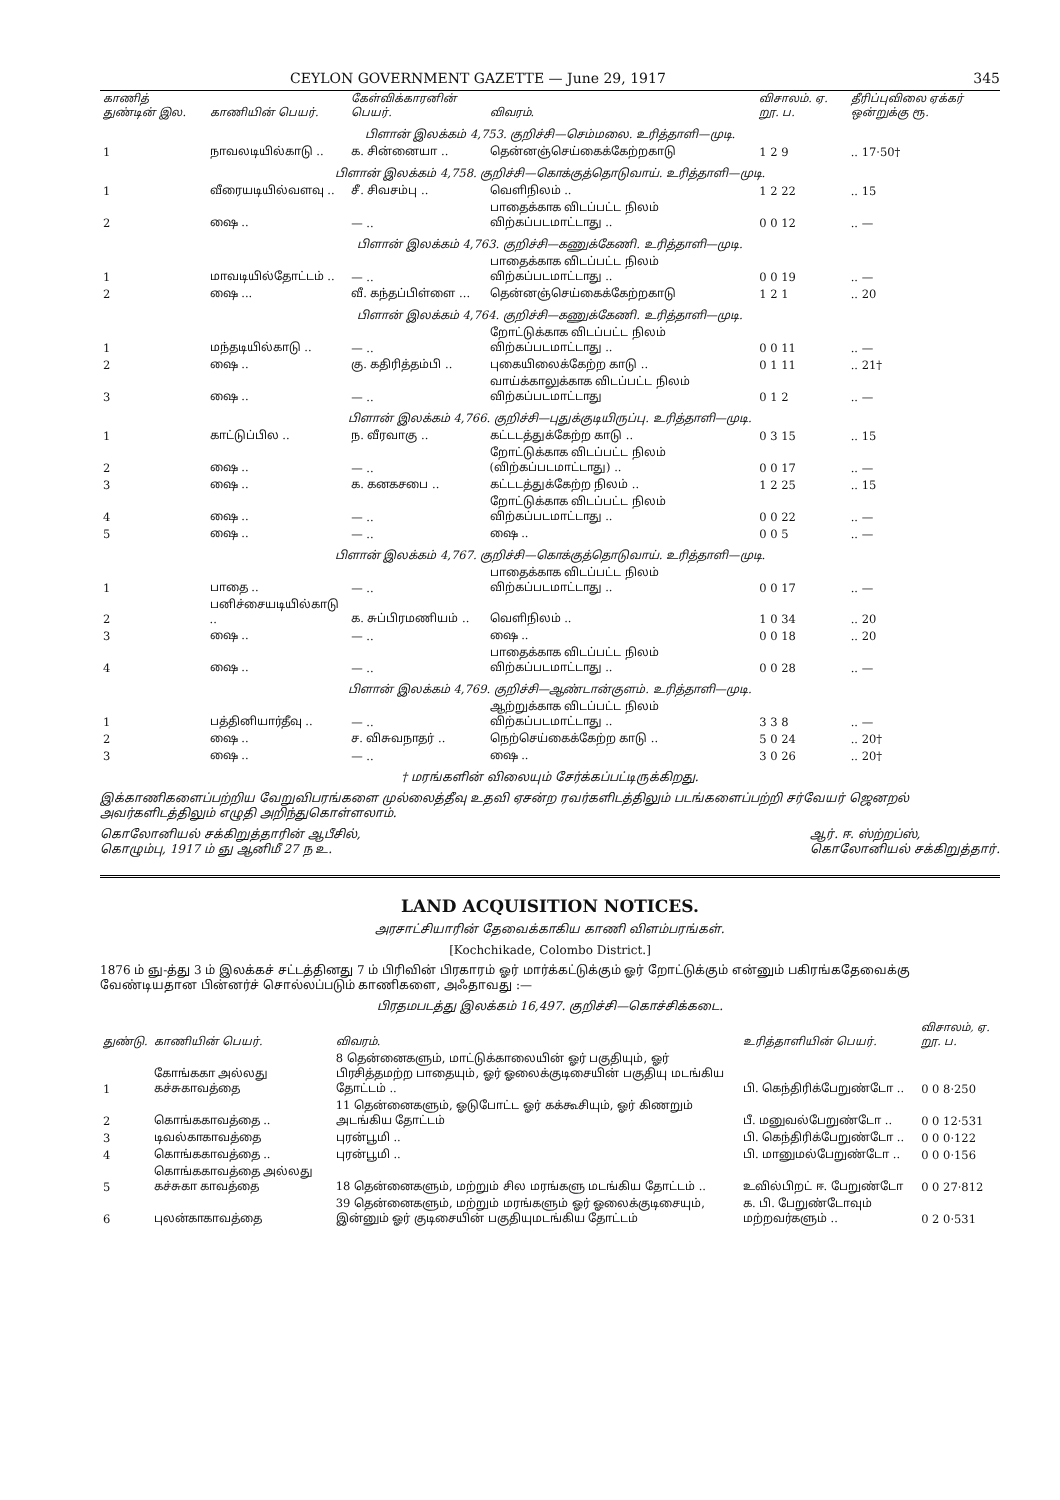CEYLON GOVERNMENT GAZETTE — June 29, 1917 345
| காணித் துண்டின் இல. | காணியின் பெயர். | கேள்விக்காரனின் பெயர். | விவரம். | விசாலம். ஏ. றூ. ப. | தீரிப்புவிலை ஏக்கர் ஒன்றுக்கு ரூ. |
| --- | --- | --- | --- | --- | --- |
| பிளான் இலக்கம் 4,753. குறிச்சி—செம்மலை. உரித்தாளி—முடி. | | | | | |
| 1 | நாவலடியில்காடு .. | க. சின்னையா .. | தென்னஞ்செய்கைக்கேற்றகாடு | 1 2 9 | .. 17·50† |
| பிளான் இலக்கம் 4,758. குறிச்சி—கொக்குத்தொடுவாய். உரித்தாளி—முடி. | | | | | |
| 1 | வீரையடியில்வளவு .. | சீ. சிவசம்பு .. | வெளிநிலம் .. | 1 2 22 | .. 15 |
| 2 | ஷை .. | — .. | பாதைக்காக விடப்பட்ட நிலம் விற்கப்படமாட்டாது .. | 0 0 12 | .. — |
| பிளான் இலக்கம் 4,763. குறிச்சி—கணுக்கேணி. உரித்தாளி—முடி. | | | | | |
| 1 | மாவடியில்தோட்டம் .. | — .. | பாதைக்காக விடப்பட்ட நிலம் விற்கப்படமாட்டாது .. | 0 0 19 | .. — |
| 2 | ஷை ... | வீ. கந்தப்பிள்ளை ... | தென்னஞ்செய்கைக்கேற்றகாடு | 1 2 1 | .. 20 |
| பிளான் இலக்கம் 4,764. குறிச்சி—கணுக்கேணி. உரித்தாளி—முடி. | | | | | |
| 1 | மந்தடியில்காடு .. | — .. | றோட்டுக்காக விடப்பட்ட நிலம் விற்கப்படமாட்டாது .. | 0 0 11 | .. — |
| 2 | ஷை .. | கு. கதிரித்தம்பி .. | புகையிலைக்கேற்ற காடு .. | 0 1 11 | .. 21† |
| 3 | ஷை .. | — .. | வாய்க்காலுக்காக விடப்பட்ட நிலம் விற்கப்படமாட்டாது | 0 1 2 | .. — |
| பிளான் இலக்கம் 4,766. குறிச்சி—புதுக்குடியிருப்பு. உரித்தாளி—முடி. | | | | | |
| 1 | காட்டுப்பில .. | ந. வீரவாகு .. | கட்டடத்துக்கேற்ற காடு .. | 0 3 15 | .. 15 |
| 2 | ஷை .. | — .. | றோட்டுக்காக விடப்பட்ட நிலம் (விற்கப்படமாட்டாது) .. | 0 0 17 | .. — |
| 3 | ஷை .. | க. கனகசபை .. | கட்டடத்துக்கேற்ற நிலம் .. | 1 2 25 | .. 15 |
| 4 | ஷை .. | — .. | றோட்டுக்காக விடப்பட்ட நிலம் விற்கப்படமாட்டாது .. | 0 0 22 | .. — |
| 5 | ஷை .. | — .. | ஷை .. | 0 0 5 | .. — |
| பிளான் இலக்கம் 4,767. குறிச்சி—கொக்குத்தொடுவாய். உரித்தாளி—முடி. | | | | | |
| 1 | பாதை .. | — .. | பாதைக்காக விடப்பட்ட நிலம் விற்கப்படமாட்டாது .. | 0 0 17 | .. — |
| 2 | பனிச்சையடியில்காடு .. | க. சுப்பிரமணியம் .. | வெளிநிலம் .. | 1 0 34 | .. 20 |
| 3 | ஷை .. | — .. | ஷை .. | 0 0 18 | .. 20 |
| 4 | ஷை .. | — .. | பாதைக்காக விடப்பட்ட நிலம் விற்கப்படமாட்டாது .. | 0 0 28 | .. — |
| பிளான் இலக்கம் 4,769. குறிச்சி—ஆண்டான்குளம். உரித்தாளி—முடி. | | | | | |
| 1 | பத்தினியார்தீவு .. | — .. | ஆற்றுக்காக விடப்பட்ட நிலம் விற்கப்படமாட்டாது .. | 3 3 8 | .. — |
| 2 | ஷை .. | ச. விசுவநாதர் .. | நெற்செய்கைக்கேற்ற காடு .. | 5 0 24 | .. 20† |
| 3 | ஷை .. | — .. | ஷை .. | 3 0 26 | .. 20† |
† மரங்களின் விலையும் சேர்க்கப்பட்டிருக்கிறது.
இக்காணிகளைப்பற்றிய வேறுவிபரங்களை முல்லைத்தீவு உதவி ஏசன்ற ரவர்களிடத்திலும் படங்களைப்பற்றி சர்வேயர் ஜெனறல் அவர்களிடத்திலும் எழுதி அறிந்துகொள்ளலாம்.
கொலோனியல் சக்கிறுத்தாரின் ஆபீசில்,
கொழும்பு, 1917 ம் ஞு ஆனிமீ 27 ந உ.
ஆர். ஈ. ஸ்ற்றப்ஸ்,
கொலோனியல் சக்கிறுத்தார்.
LAND ACQUISITION NOTICES.
அரசாட்சியாரின் தேவைக்காகிய காணி விளம்பரங்கள்.
[Kochchikade, Colombo District.]
1876 ம் ஞு-த்து 3 ம் இலக்கச் சட்டத்தினது 7 ம் பிரிவின் பிரகாரம் ஓர் மார்க்கட்டுக்கும் ஓர் றோட்டுக்கும் என்னும் பகிரங்கதேவைக்கு வேண்டியதான பின்னர்ச் சொல்லப்படும் காணிகளை, அஃதாவது :—
பிரதமபடத்து இலக்கம் 16,497. குறிச்சி—கொச்சிக்கடை.
| துண்டு. | காணியின் பெயர். | விவரம். | உரித்தாளியின் பெயர். | விசாலம், ஏ. றூ. ப. |
| --- | --- | --- | --- | --- |
| 1 | கோங்ககா அல்லது கச்சுகாவத்தை | 8 தென்னைகளும், மாட்டுக்காலையின் ஓர் பகுதியும், ஓர் பிரசித்தமற்ற பாதையும், ஓர் ஓலைக்குடிசையின் பகுதியு மடங்கிய தோட்டம் .. | பி. கெந்திரிக்பேறுண்டோ .. | 0 0 8·250 |
| 2 | கொங்ககாவத்தை .. | 11 தென்னைகளும், ஓடுபோட்ட ஓர் கக்கூசியும், ஓர் கிணறும் அடங்கிய தோட்டம் | பீ. மனுவல்பேறுண்டோ .. | 0 0 12·531 |
| 3 | டிவல்காகாவத்தை | புரன்பூமி .. | பி. கெந்திரிக்பேறுண்டோ .. | 0 0 0·122 |
| 4 | கொங்ககாவத்தை .. | புரன்பூமி .. | பி. மானுமல்பேறுண்டோ .. | 0 0 0·156 |
| 5 | கொங்ககாவத்தை அல்லது கச்சுகா காவத்தை | 18 தென்னைகளும், மற்றும் சில மரங்களு மடங்கிய தோட்டம் .. | உவில்பிறட் ஈ. பேறுண்டோ | 0 0 27·812 |
| 6 | புலன்காகாவத்தை | 39 தென்னைகளும், மற்றும் மரங்களும் ஓர் ஓலைக்குடிசையும், இன்னும் ஓர் குடிசையின் பகுதியுமடங்கிய தோட்டம் | க. பி. பேறுண்டோவும் மற்றவர்களும் .. | 0 2 0·531 |